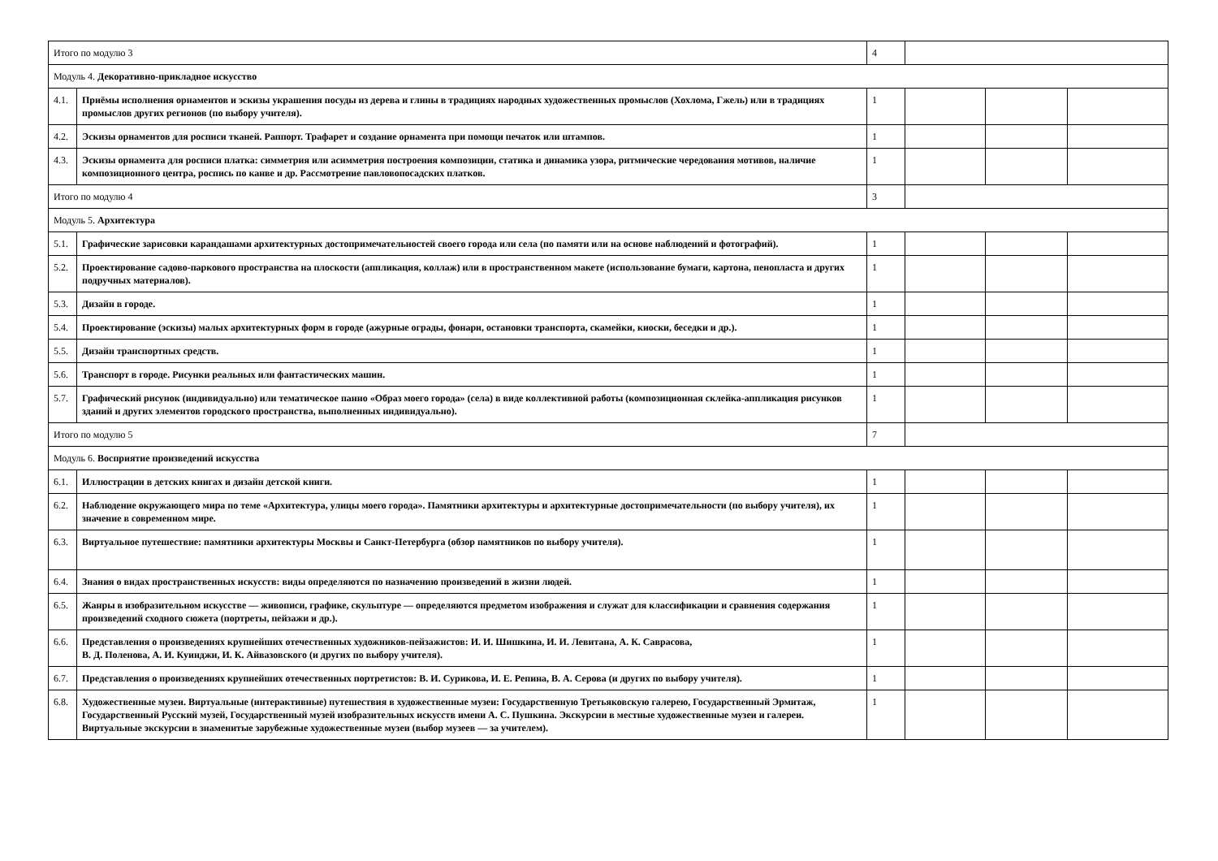| Итого по модулю 3 | | 4 | | | |
| Модуль 4. Декоративно-прикладное искусство | | | | | |
| 4.1. | Приёмы исполнения орнаментов и эскизы украшения посуды из дерева и глины в традициях народных художественных промыслов (Хохлома, Гжель) или в традициях промыслов других регионов (по выбору учителя). | 1 | | | |
| 4.2. | Эскизы орнаментов для росписи тканей. Раппорт. Трафарет и создание орнамента при помощи печаток или штампов. | 1 | | | |
| 4.3. | Эскизы орнамента для росписи платка: симметрия или асимметрия построения композиции, статика и динамика узора, ритмические чередования мотивов, наличие композиционного центра, роспись по канве и др. Рассмотрение павловопосадских платков. | 1 | | | |
| Итого по модулю 4 | | 3 | | | |
| Модуль 5. Архитектура | | | | | |
| 5.1. | Графические зарисовки карандашами архитектурных достопримечательностей своего города или села (по памяти или на основе наблюдений и фотографий). | 1 | | | |
| 5.2. | Проектирование садово-паркового пространства на плоскости (аппликация, коллаж) или в пространственном макете (использование бумаги, картона, пенопласта и других подручных материалов). | 1 | | | |
| 5.3. | Дизайн в городе. | 1 | | | |
| 5.4. | Проектирование (эскизы) малых архитектурных форм в городе (ажурные ограды, фонари, остановки транспорта, скамейки, киоски, беседки и др.). | 1 | | | |
| 5.5. | Дизайн транспортных средств. | 1 | | | |
| 5.6. | Транспорт в городе. Рисунки реальных или фантастических машин. | 1 | | | |
| 5.7. | Графический рисунок (индивидуально) или тематическое панно «Образ моего города» (села) в виде коллективной работы (композиционная склейка-аппликация рисунков зданий и других элементов городского пространства, выполненных индивидуально). | 1 | | | |
| Итого по модулю 5 | | 7 | | | |
| Модуль 6. Восприятие произведений искусства | | | | | |
| 6.1. | Иллюстрации в детских книгах и дизайн детской книги. | 1 | | | |
| 6.2. | Наблюдение окружающего мира по теме «Архитектура, улицы моего города». Памятники архитектуры и архитектурные достопримечательности (по выбору учителя), их значение в современном мире. | 1 | | | |
| 6.3. | Виртуальное путешествие: памятники архитектуры Москвы и Санкт-Петербурга (обзор памятников по выбору учителя). | 1 | | | |
| 6.4. | Знания о видах пространственных искусств: виды определяются по назначению произведений в жизни людей. | 1 | | | |
| 6.5. | Жанры в изобразительном искусстве — живописи, графике, скульптуре — определяются предметом изображения и служат для классификации и сравнения содержания произведений сходного сюжета (портреты, пейзажи и др.). | 1 | | | |
| 6.6. | Представления о произведениях крупнейших отечественных художников-пейзажистов: И. И. Шишкина, И. И. Левитана, А. К. Саврасова, В. Д. Поленова, А. И. Куинджи, И. К. Айвазовского (и других по выбору учителя). | 1 | | | |
| 6.7. | Представления о произведениях крупнейших отечественных портретистов: В. И. Сурикова, И. Е. Репина, В. А. Серова (и других по выбору учителя). | 1 | | | |
| 6.8. | Художественные музеи. Виртуальные (интерактивные) путешествия в художественные музеи: Государственную Третьяковскую галерею, Государственный Эрмитаж, Государственный Русский музей, Государственный музей изобразительных искусств имени А. С. Пушкина. Экскурсии в местные художественные музеи и галереи. Виртуальные экскурсии в знаменитые зарубежные художественные музеи (выбор музеев — за учителем). | 1 | | | |